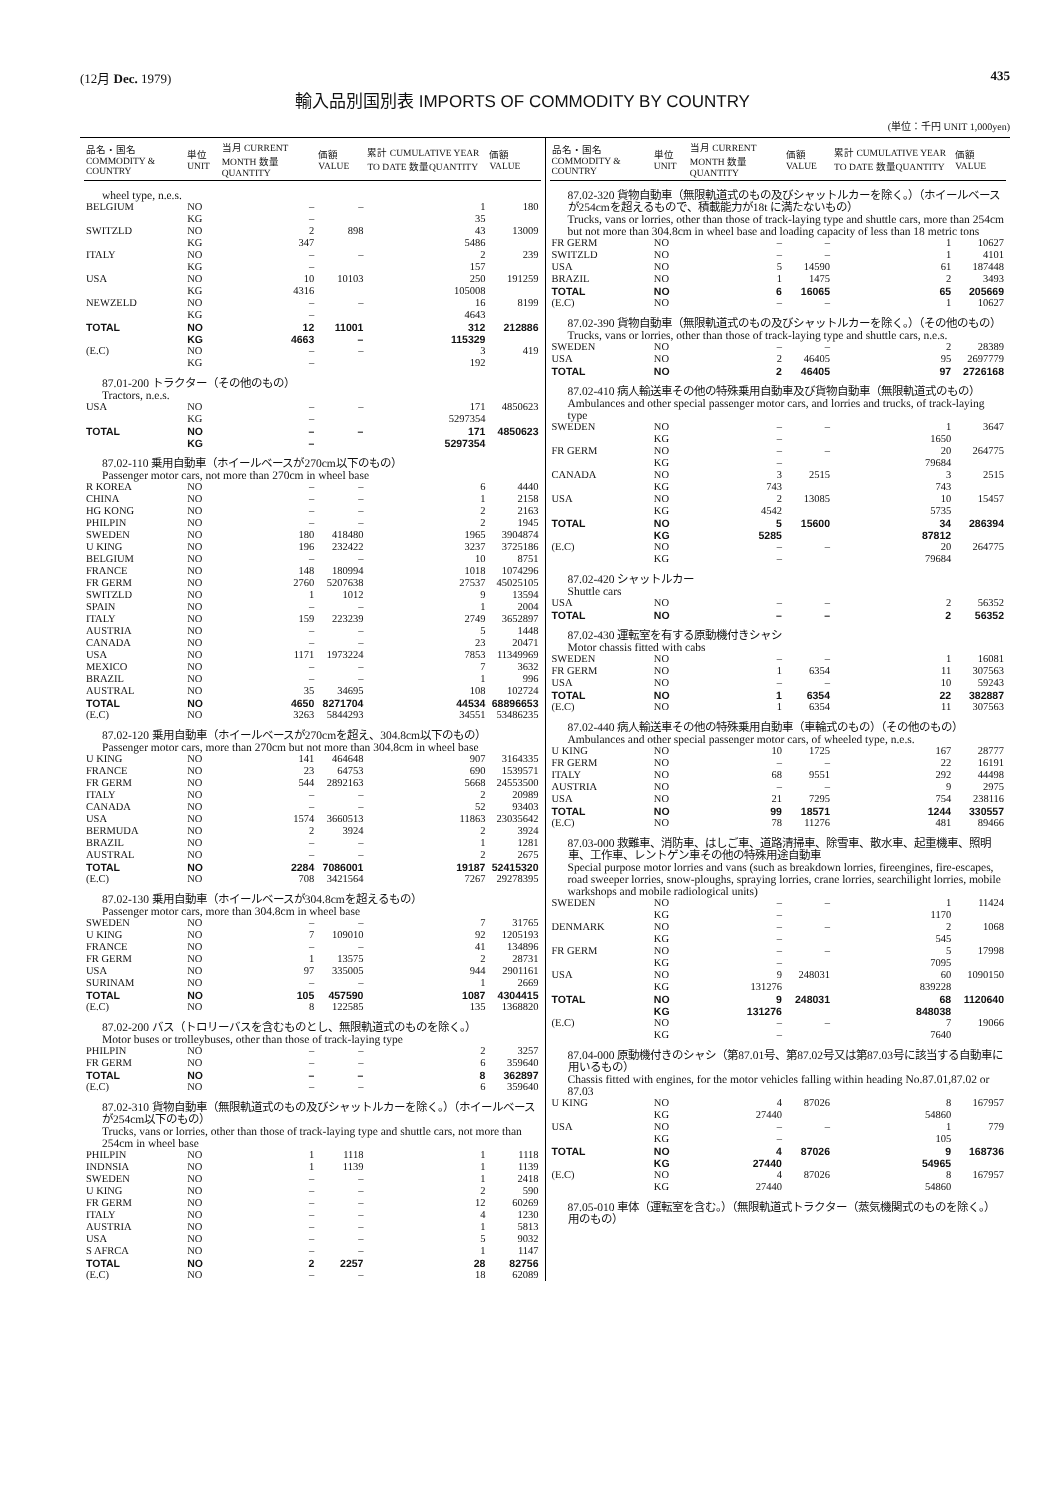(12月 Dec. 1979) 435
輸入品別国別表 IMPORTS OF COMMODITY BY COUNTRY
(単位：千円 UNIT 1,000yen)
| 品名・国名 COMMODITY & COUNTRY | 単位 UNIT | 当月 CURRENT MONTH 数量QUANTITY | 価額 VALUE | 累計 CUMULATIVE YEAR TO DATE 数量QUANTITY | 価額 VALUE |
| --- | --- | --- | --- | --- | --- |
| wheel type, n.e.s. | | | | | |
| BELGIUM | NO | – | – | 1 | 180 |
| | KG | – | | 35 | |
| SWITZLD | NO | 2 | 898 | 43 | 13009 |
| | KG | 347 | | 5486 | |
| ITALY | NO | – | – | 2 | 239 |
| | KG | – | | 157 | |
| USA | NO | 10 | 10103 | 250 | 191259 |
| | KG | 4316 | | 105008 | |
| NEWZELD | NO | – | – | 16 | 8199 |
| | KG | – | | 4643 | |
| TOTAL | NO | 12 | 11001 | 312 | 212886 |
| | KG | 4663 | – | 115329 | |
| (E.C) | NO | – | – | 3 | 419 |
| | KG | – | | 192 | |
| 87.01-200 トラクター（その他のもの） Tractors, n.e.s. | | | | | |
| USA | NO | – | – | 171 | 4850623 |
| | KG | – | | 5297354 | |
| TOTAL | NO | – | – | 171 | 4850623 |
| | KG | – | | 5297354 | |
| 87.02-110 乗用自動車（ホイールベースが270cm以下のもの） Passenger motor cars, not more than 270cm in wheel base | | | | | |
| R KOREA | NO | – | – | 6 | 4440 |
| CHINA | NO | – | – | 1 | 2158 |
| HG KONG | NO | – | – | 2 | 2163 |
| PHILPIN | NO | – | – | 2 | 1945 |
| SWEDEN | NO | 180 | 418480 | 1965 | 3904874 |
| U KING | NO | 196 | 232422 | 3237 | 3725186 |
| BELGIUM | NO | – | – | 10 | 8751 |
| FRANCE | NO | 148 | 180994 | 1018 | 1074296 |
| FR GERM | NO | 2760 | 5207638 | 27537 | 45025105 |
| SWITZLD | NO | 1 | 1012 | 9 | 13594 |
| SPAIN | NO | – | – | 1 | 2004 |
| ITALY | NO | 159 | 223239 | 2749 | 3652897 |
| AUSTRIA | NO | – | – | 5 | 1448 |
| CANADA | NO | – | – | 23 | 20471 |
| USA | NO | 1171 | 1973224 | 7853 | 11349969 |
| MEXICO | NO | – | – | 7 | 3632 |
| BRAZIL | NO | – | – | 1 | 996 |
| AUSTRAL | NO | 35 | 34695 | 108 | 102724 |
| TOTAL | NO | 4650 | 8271704 | 44534 | 68896653 |
| (E.C) | NO | 3263 | 5844293 | 34551 | 53486235 |
| 87.02-120 乗用自動車（ホイールベースが270cmを超え、304.8cm以下のもの） Passenger motor cars, more than 270cm but not more than 304.8cm in wheel base | | | | | |
| U KING | NO | 141 | 464648 | 907 | 3164335 |
| FRANCE | NO | 23 | 64753 | 690 | 1539571 |
| FR GERM | NO | 544 | 2892163 | 5668 | 24553500 |
| ITALY | NO | – | – | 2 | 20989 |
| CANADA | NO | – | – | 52 | 93403 |
| USA | NO | 1574 | 3660513 | 11863 | 23035642 |
| BERMUDA | NO | 2 | 3924 | 2 | 3924 |
| BRAZIL | NO | – | – | 1 | 1281 |
| AUSTRAL | NO | – | – | 2 | 2675 |
| TOTAL | NO | 2284 | 7086001 | 19187 | 52415320 |
| (E.C) | NO | 708 | 3421564 | 7267 | 29278395 |
| 87.02-130 乗用自動車（ホイールベースが304.8cmを超えるもの） Passenger motor cars, more than 304.8cm in wheel base | | | | | |
| SWEDEN | NO | – | – | 7 | 31765 |
| U KING | NO | 7 | 109010 | 92 | 1205193 |
| FRANCE | NO | – | – | 41 | 134896 |
| FR GERM | NO | 1 | 13575 | 2 | 28731 |
| USA | NO | 97 | 335005 | 944 | 2901161 |
| SURINAM | NO | – | – | 1 | 2669 |
| TOTAL | NO | 105 | 457590 | 1087 | 4304415 |
| (E.C) | NO | 8 | 122585 | 135 | 1368820 |
| 87.02-200 バス（トロリーバスを含むものとし、無限軌道式のものを除く。） Motor buses or trolleybuses, other than those of track-laying type | | | | | |
| PHILPIN | NO | – | – | 2 | 3257 |
| FR GERM | NO | – | – | 6 | 359640 |
| TOTAL | NO | – | – | 8 | 362897 |
| (E.C) | NO | – | – | 6 | 359640 |
| 87.02-310 貨物自動車（無限軌道式のもの及びシャットルカーを除く。）（ホイールベースが254cm以下のもの） Trucks, vans or lorries, other than those of track-laying type and shuttle cars, not more than 254cm in wheel base | | | | | |
| PHILPIN | NO | 1 | 1118 | 1 | 1118 |
| INDNSIA | NO | 1 | 1139 | 1 | 1139 |
| SWEDEN | NO | – | – | 1 | 2418 |
| U KING | NO | – | – | 2 | 590 |
| FR GERM | NO | – | – | 12 | 60269 |
| ITALY | NO | – | – | 4 | 1230 |
| AUSTRIA | NO | – | – | 1 | 5813 |
| USA | NO | – | – | 5 | 9032 |
| S AFRCA | NO | – | – | 1 | 1147 |
| TOTAL | NO | 2 | 2257 | 28 | 82756 |
| (E.C) | NO | – | – | 18 | 62089 |
| 品名・国名 COMMODITY & COUNTRY | 単位 UNIT | 当月 CURRENT MONTH 数量QUANTITY | 価額 VALUE | 累計 CUMULATIVE YEAR TO DATE 数量QUANTITY | 価額 VALUE |
| --- | --- | --- | --- | --- | --- |
| 87.02-320 貨物自動車（無限軌道式のもの及びシャットルカーを除く。）（ホイールベースが254cmを超えるもので、積載能力が18t に満たないもの） Trucks, vans or lorries, other than those of track-laying type and shuttle cars, more than 254cm but not more than 304.8cm in wheel base and loading capacity of less than 18 metric tons | | | | | |
| FR GERM | NO | – | – | 1 | 10627 |
| SWITZLD | NO | – | – | 1 | 4101 |
| USA | NO | 5 | 14590 | 61 | 187448 |
| BRAZIL | NO | 1 | 1475 | 2 | 3493 |
| TOTAL | NO | 6 | 16065 | 65 | 205669 |
| (E.C) | NO | – | – | 1 | 10627 |
| 87.02-390 貨物自動車（無限軌道式のもの及びシャットルカーを除く。）（その他のもの） Trucks, vans or lorries, other than those of track-laying type and shuttle cars, n.e.s. | | | | | |
| SWEDEN | NO | – | – | 2 | 28389 |
| USA | NO | 2 | 46405 | 95 | 2697779 |
| TOTAL | NO | 2 | 46405 | 97 | 2726168 |
| 87.02-410 病人輸送車その他の特殊乗用自動車及び貨物自動車（無限軌道式のもの） Ambulances and other special passenger motor cars, and lorries and trucks, of track-laying type | | | | | |
| SWEDEN | NO | – | – | 1 | 3647 |
| | KG | – | | 1650 | |
| FR GERM | NO | – | – | 20 | 264775 |
| | KG | – | | 79684 | |
| CANADA | NO | 3 | 2515 | 3 | 2515 |
| | KG | 743 | | 743 | |
| USA | NO | 2 | 13085 | 10 | 15457 |
| | KG | 4542 | | 5735 | |
| TOTAL | NO | 5 | 15600 | 34 | 286394 |
| | KG | 5285 | | 87812 | |
| (E.C) | NO | – | – | 20 | 264775 |
| | KG | – | | 79684 | |
| 87.02-420 シャットルカー Shuttle cars | | | | | |
| USA | NO | – | – | 2 | 56352 |
| TOTAL | NO | – | – | 2 | 56352 |
| 87.02-430 運転室を有する原動機付きシャシ Motor chassis fitted with cabs | | | | | |
| SWEDEN | NO | – | – | 1 | 16081 |
| FR GERM | NO | 1 | 6354 | 11 | 307563 |
| USA | NO | – | – | 10 | 59243 |
| TOTAL | NO | 1 | 6354 | 22 | 382887 |
| (E.C) | NO | 1 | 6354 | 11 | 307563 |
| 87.02-440 病人輸送車その他の特殊乗用自動車（車輪式のもの）（その他のもの） Ambulances and other special passenger motor cars, of wheeled type, n.e.s. | | | | | |
| U KING | NO | 10 | 1725 | 167 | 28777 |
| FR GERM | NO | – | – | 22 | 16191 |
| ITALY | NO | 68 | 9551 | 292 | 44498 |
| AUSTRIA | NO | – | – | 9 | 2975 |
| USA | NO | 21 | 7295 | 754 | 238116 |
| TOTAL | NO | 99 | 18571 | 1244 | 330557 |
| (E.C) | NO | 78 | 11276 | 481 | 89466 |
| 87.03-000 救難車、消防車、はしご車、道路清掃車、除雪車、散水車、起重機車、照明車、工作車、レントゲン車その他の特殊用途自動車 Special purpose motor lorries and vans (such as breakdown lorries, fireengines, fire-escapes, road sweeper lorries, snow-ploughs, spraying lorries, crane lorries, searchilight lorries, mobile warkshops and mobile radiological units) | | | | | |
| SWEDEN | NO | – | – | 1 | 11424 |
| | KG | – | | 1170 | |
| DENMARK | NO | – | – | 2 | 1068 |
| | KG | – | | 545 | |
| FR GERM | NO | – | – | 5 | 17998 |
| | KG | – | | 7095 | |
| USA | NO | 9 | 248031 | 60 | 1090150 |
| | KG | 131276 | | 839228 | |
| TOTAL | NO | 9 | 248031 | 68 | 1120640 |
| | KG | 131276 | | 848038 | |
| (E.C) | NO | – | – | 7 | 19066 |
| | KG | – | | 7640 | |
| 87.04-000 原動機付きのシャシ（第87.01号、第87.02号又は第87.03号に該当する自動車に用いるもの） Chassis fitted with engines, for the motor vehicles falling within heading No.87.01,87.02 or 87.03 | | | | | |
| U KING | NO | 4 | 87026 | 8 | 167957 |
| | KG | 27440 | | 54860 | |
| USA | NO | – | – | 1 | 779 |
| | KG | – | | 105 | |
| TOTAL | NO | 4 | 87026 | 9 | 168736 |
| | KG | 27440 | | 54965 | |
| (E.C) | NO | 4 | 87026 | 8 | 167957 |
| | KG | 27440 | | 54860 | |
| 87.05-010 車体（運転室を含む。）（無限軌道式トラクター（蒸気機関式のものを除く。）用のもの） | | | | | |